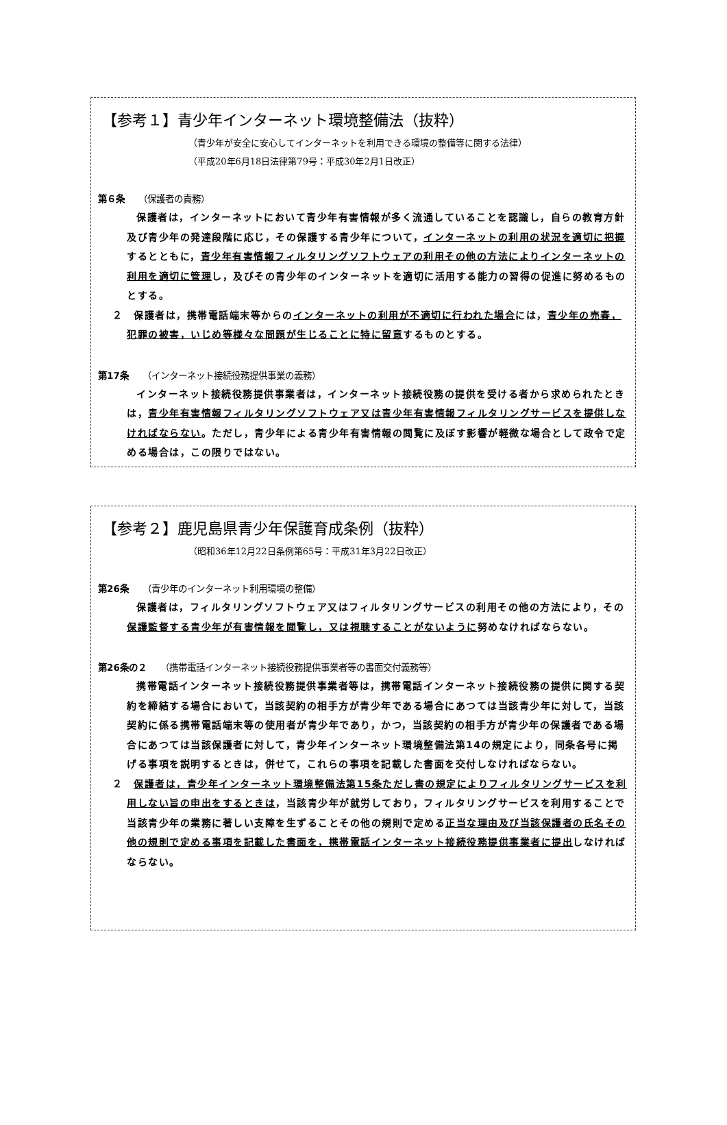【参考１】青少年インターネット環境整備法（抜粋）
（青少年が安全に安心してインターネットを利用できる環境の整備等に関する法律）
（平成20年6月18日法律第79号：平成30年2月1日改正）
第６条 （保護者の責務）
保護者は，インターネットにおいて青少年有害情報が多く流通していることを認識し，自らの教育方針及び青少年の発達段階に応じ，その保護する青少年について，インターネットの利用の状況を適切に把握するとともに，青少年有害情報フィルタリングソフトウェアの利用その他の方法によりインターネットの利用を適切に管理し，及びその青少年のインターネットを適切に活用する能力の習得の促進に努めるものとする。
２　保護者は，携帯電話端末等からのインターネットの利用が不適切に行われた場合には，青少年の売春，犯罪の被害，いじめ等様々な問題が生じることに特に留意するものとする。
第17条 （インターネット接続役務提供事業の義務）
インターネット接続役務提供事業者は，インターネット接続役務の提供を受ける者から求められたときは，青少年有害情報フィルタリングソフトウェア又は青少年有害情報フィルタリングサービスを提供しなければならない。ただし，青少年による青少年有害情報の閲覧に及ぼす影響が軽微な場合として政令で定める場合は，この限りではない。
【参考２】鹿児島県青少年保護育成条例（抜粋）
（昭和36年12月22日条例第65号：平成31年3月22日改正）
第26条 （青少年のインターネット利用環境の整備）
保護者は，フィルタリングソフトウェア又はフィルタリングサービスの利用その他の方法により，その保護監督する青少年が有害情報を閲覧し，又は視聴することがないように努めなければならない。
第26条の２ （携帯電話インターネット接続役務提供事業者等の書面交付義務等）
携帯電話インターネット接続役務提供事業者等は，携帯電話インターネット接続役務の提供に関する契約を締結する場合において，当該契約の相手方が青少年である場合にあつては当該青少年に対して，当該契約に係る携帯電話端末等の使用者が青少年であり，かつ，当該契約の相手方が青少年の保護者である場合にあつては当該保護者に対して，青少年インターネット環境整備法第14の規定により，同条各号に掲げる事項を説明するときは，併せて，これらの事項を記載した書面を交付しなければならない。
２　保護者は，青少年インターネット環境整備法第15条ただし書の規定によりフィルタリングサービスを利用しない旨の申出をするときは，当該青少年が就労しており，フィルタリングサービスを利用することで当該青少年の業務に著しい支障を生ずることその他の規則で定める正当な理由及び当該保護者の氏名その他の規則で定める事項を記載した書面を，携帯電話インターネット接続役務提供事業者に提出しなければならない。